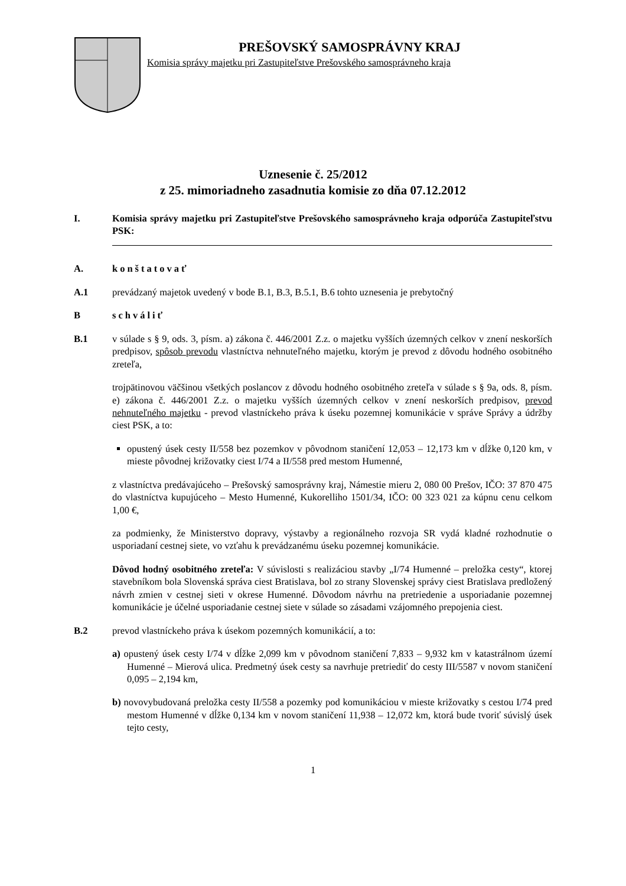PREŠOVSKÝ SAMOSPRÁVNY KRAJ
Komisia správy majetku pri Zastupiteľstve Prešovského samosprávneho kraja
Uznesenie č. 25/2012
z 25. mimoriadneho zasadnutia komisie zo dňa 07.12.2012
I. Komisia správy majetku pri Zastupiteľstve Prešovského samosprávneho kraja odporúča Zastupiteľstvu PSK:
A. konštatovať
A.1 prevádzaný majetok uvedený v bode B.1, B.3, B.5.1, B.6 tohto uznesenia je prebytočný
B schváliť
B.1 v súlade s § 9, ods. 3, písm. a) zákona č. 446/2001 Z.z. o majetku vyšších územných celkov v znení neskorších predpisov, spôsob prevodu vlastníctva nehnuteľného majetku, ktorým je prevod z dôvodu hodného osobitného zreteľa,
trojpätinovou väčšinou všetkých poslancov z dôvodu hodného osobitného zreteľa v súlade s § 9a, ods. 8, písm. e) zákona č. 446/2001 Z.z. o majetku vyšších územných celkov v znení neskorších predpisov, prevod nehnuteľného majetku - prevod vlastníckeho práva k úseku pozemnej komunikácie v správe Správy a údržby ciest PSK, a to:
opustený úsek cesty II/558 bez pozemkov v pôvodnom staničení 12,053 – 12,173 km v dĺžke 0,120 km, v mieste pôvodnej križovatky ciest I/74 a II/558 pred mestom Humenné,
z vlastníctva predávajúceho – Prešovský samosprávny kraj, Námestie mieru 2, 080 00 Prešov, IČO: 37 870 475 do vlastníctva kupujúceho – Mesto Humenné, Kukorelliho 1501/34, IČO: 00 323 021 za kúpnu cenu celkom 1,00 €,
za podmienky, že Ministerstvo dopravy, výstavby a regionálneho rozvoja SR vydá kladné rozhodnutie o usporiadaní cestnej siete, vo vzťahu k prevádzanému úseku pozemnej komunikácie.
Dôvod hodný osobitného zreteľa: V súvislosti s realizáciou stavby „I/74 Humenné – preložka cesty“, ktorej stavebníkom bola Slovenská správa ciest Bratislava, bol zo strany Slovenskej správy ciest Bratislava predložený návrh zmien v cestnej sieti v okrese Humenné. Dôvodom návrhu na pretriedenie a usporiadanie pozemnej komunikácie je účelné usporiadanie cestnej siete v súlade so zásadami vzájomného prepojenia ciest.
B.2 prevod vlastníckeho práva k úsekom pozemných komunikácií, a to:
a) opustený úsek cesty I/74 v dĺžke 2,099 km v pôvodnom staničení 7,833 – 9,932 km v katastrálnom území Humenné – Mierová ulica. Predmetný úsek cesty sa navrhuje pretriediť do cesty III/5587 v novom staničení 0,095 – 2,194 km,
b) novovybudovaná preložka cesty II/558 a pozemky pod komunikáciou v mieste križovatky s cestou I/74 pred mestom Humenné v dĺžke 0,134 km v novom staničení 11,938 – 12,072 km, ktorá bude tvoriť súvislý úsek tejto cesty,
1